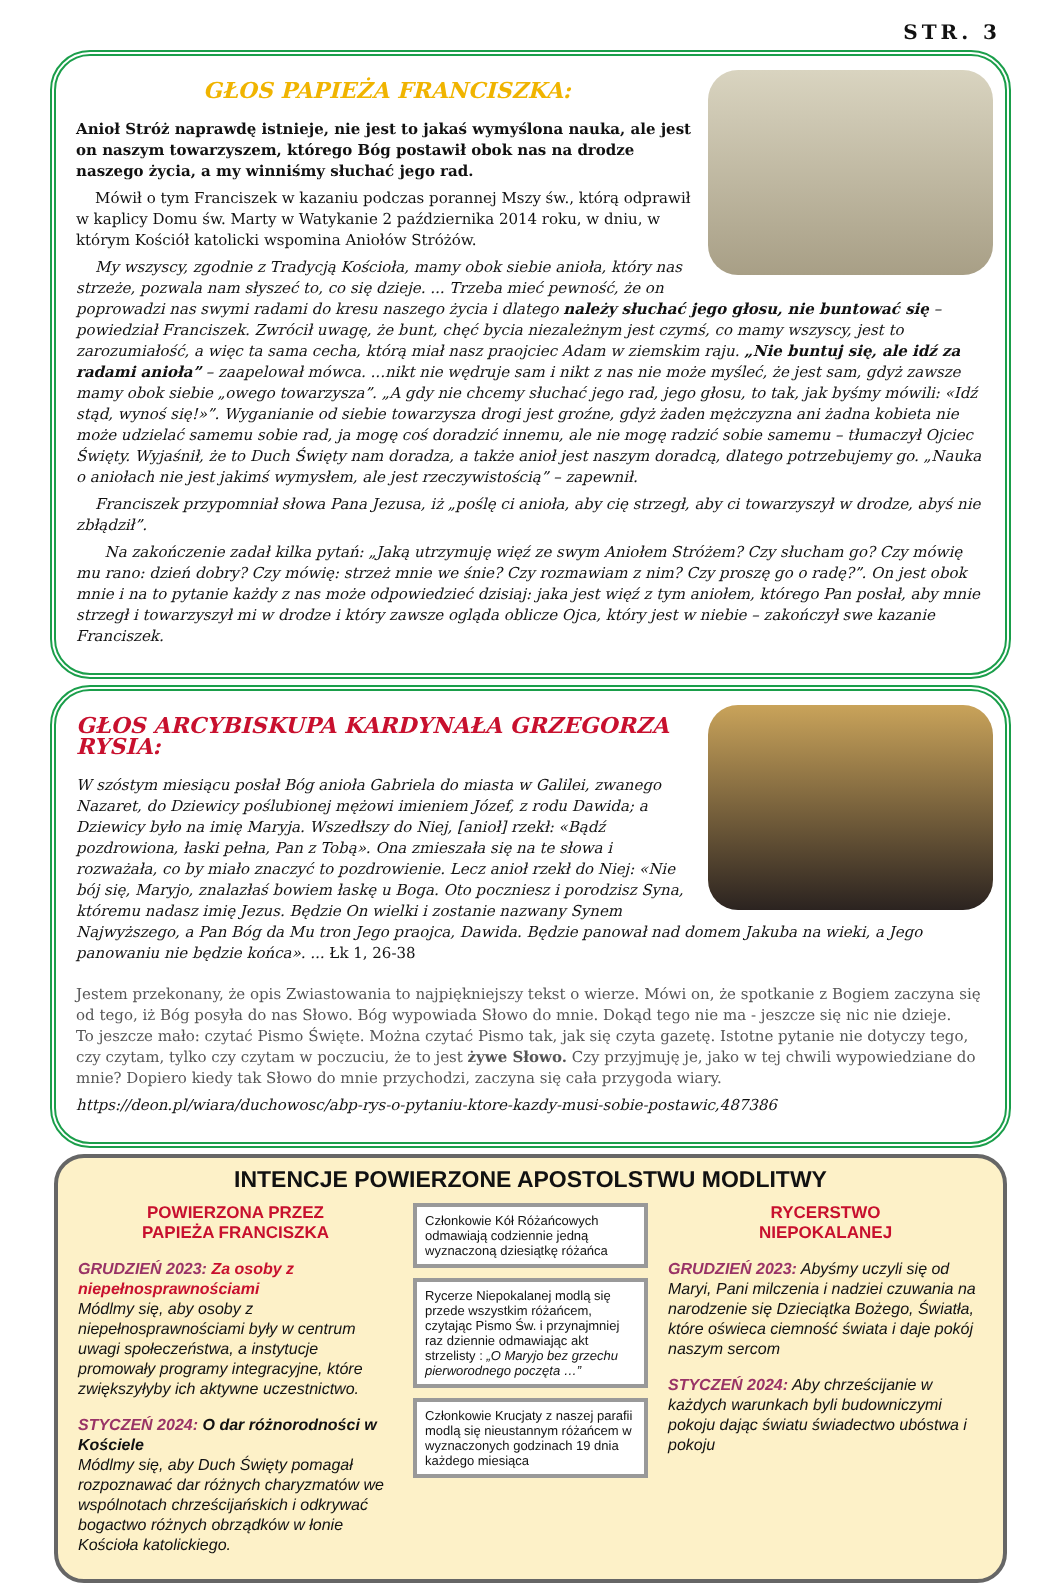STR. 3
GŁOS PAPIEŻA FRANCISZKA:
Anioł Stróż naprawdę istnieje, nie jest to jakaś wymyślona nauka, ale jest on naszym towarzyszem, którego Bóg postawił obok nas na drodze naszego życia, a my winniśmy słuchać jego rad.
Mówił o tym Franciszek w kazaniu podczas porannej Mszy św., którą odprawił w kaplicy Domu św. Marty w Watykanie 2 października 2014 roku, w dniu, w którym Kościół katolicki wspomina Aniołów Stróżów.
My wszyscy, zgodnie z Tradycją Kościoła, mamy obok siebie anioła, który nas strzeże, pozwala nam słyszeć to, co się dzieje. ... Trzeba mieć pewność, że on poprowadzi nas swymi radami do kresu naszego życia i dlatego należy słuchać jego głosu, nie buntować się – powiedział Franciszek. Zwrócił uwagę, że bunt, chęć bycia niezależnym jest czymś, co mamy wszyscy, jest to zarozumiałość, a więc ta sama cecha, którą miał nasz praojciec Adam w ziemskim raju. „Nie buntuj się, ale idź za radami anioła” – zaapelował mówca. ...nikt nie wędruje sam i nikt z nas nie może myśleć, że jest sam, gdyż zawsze mamy obok siebie „owego towarzysza”. „A gdy nie chcemy słuchać jego rad, jego głosu, to tak, jak byśmy mówili: «Idź stąd, wynoś się!»”. Wyganianie od siebie towarzysza drogi jest groźne, gdyż żaden mężczyzna ani żadna kobieta nie może udzielać samemu sobie rad, ja mogę coś doradzić innemu, ale nie mogę radzić sobie samemu – tłumaczył Ojciec Święty. Wyjaśnił, że to Duch Święty nam doradza, a także anioł jest naszym doradcą, dlatego potrzebujemy go. „Nauka o aniołach nie jest jakimś wymysłem, ale jest rzeczywistością” – zapewnił.
Franciszek przypomniał słowa Pana Jezusa, iż „poślę ci anioła, aby cię strzegł, aby ci towarzyszył w drodze, abyś nie zbłądził”.
Na zakończenie zadał kilka pytań: „Jaką utrzymuję więź ze swym Aniołem Stróżem? Czy słucham go? Czy mówię mu rano: dzień dobry? Czy mówię: strzeż mnie we śnie? Czy rozmawiam z nim? Czy proszę go o radę?”. On jest obok mnie i na to pytanie każdy z nas może odpowiedzieć dzisiaj: jaka jest więź z tym aniołem, którego Pan posłał, aby mnie strzegł i towarzyszył mi w drodze i który zawsze ogląda oblicze Ojca, który jest w niebie – zakończył swe kazanie Franciszek.
GŁOS ARCYBISKUPA KARDYNAŁA GRZEGORZA RYSIA:
W szóstym miesiącu posłał Bóg anioła Gabriela do miasta w Galilei, zwanego Nazaret, do Dziewicy poślubionej mężowi imieniem Józef, z rodu Dawida; a Dziewicy było na imię Maryja. Wszedłszy do Niej, [anioł] rzekł: «Bądź pozdrowiona, łaski pełna, Pan z Tobą». Ona zmieszała się na te słowa i rozważała, co by miało znaczyć to pozdrowienie. Lecz anioł rzekł do Niej: «Nie bój się, Maryjo, znalazłaś bowiem łaskę u Boga. Oto poczniesz i porodzisz Syna, któremu nadasz imię Jezus. Będzie On wielki i zostanie nazwany Synem Najwyższego, a Pan Bóg da Mu tron Jego praojca, Dawida. Będzie panował nad domem Jakuba na wieki, a Jego panowaniu nie będzie końca». ... Łk 1, 26-38
Jestem przekonany, że opis Zwiastowania to najpiękniejszy tekst o wierze. Mówi on, że spotkanie z Bogiem zaczyna się od tego, iż Bóg posyła do nas Słowo. Bóg wypowiada Słowo do mnie. Dokąd tego nie ma - jeszcze się nic nie dzieje.
To jeszcze mało: czytać Pismo Święte. Można czytać Pismo tak, jak się czyta gazetę. Istotne pytanie nie dotyczy tego, czy czytam, tylko czy czytam w poczuciu, że to jest żywe Słowo. Czy przyjmuję je, jako w tej chwili wypowiedziane do mnie? Dopiero kiedy tak Słowo do mnie przychodzi, zaczyna się cała przygoda wiary.
https://deon.pl/wiara/duchowosc/abp-rys-o-pytaniu-ktore-kazdy-musi-sobie-postawic,487386
INTENCJE POWIERZONE APOSTOLSTWU MODLITWY
POWIERZONA PRZEZ
PAPIEŻA FRANCISZKA
GRUDZIEŃ 2023: Za osoby z niepełnosprawnościami
Módlmy się, aby osoby z niepełnosprawnościami były w centrum uwagi społeczeństwa, a instytucje promowały programy integracyjne, które zwiększyłyby ich aktywne uczestnictwo.
STYCZEŃ 2024: O dar różnorodności w Kościele
Módlmy się, aby Duch Święty pomagał rozpoznawać dar różnych charyzmatów we wspólnotach chrześcijańskich i odkrywać bogactwo różnych obrządków w łonie Kościoła katolickiego.
Członkowie Kół Różańcowych odmawiają codziennie jedną wyznaczoną dziesiątkę różańca
Rycerze Niepokalanej modlą się przede wszystkim różańcem, czytając Pismo Św. i przynajmniej raz dziennie odmawiając akt strzelisty : „O Maryjo bez grzechu pierworodnego poczęta …”
Członkowie Krucjaty z naszej parafii modlą się nieustannym różańcem w wyznaczonych godzinach 19 dnia każdego miesiąca
RYCERSTWO
NIEPOKALANEJ
GRUDZIEŃ 2023: Abyśmy uczyli się od Maryi, Pani milczenia i nadziei czuwania na narodzenie się Dzieciątka Bożego, Światła, które oświeca ciemność świata i daje pokój naszym sercom
STYCZEŃ 2024: Aby chrześcijanie w każdych warunkach byli budowniczymi pokoju dając światu świadectwo ubóstwa i pokoju